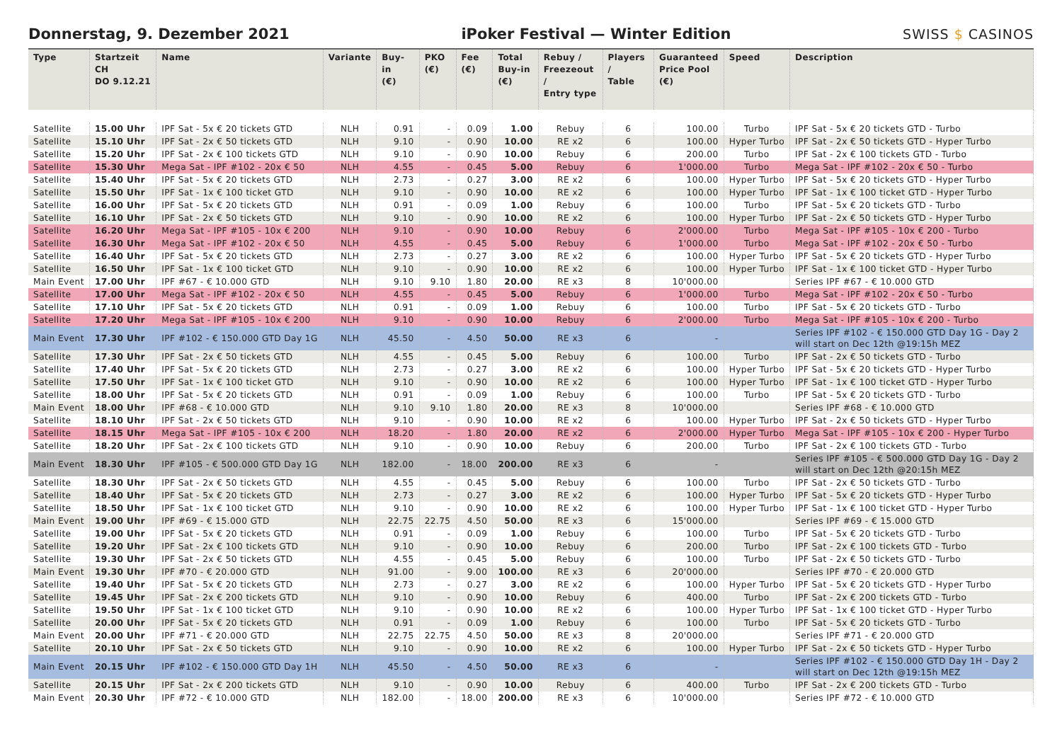Donnerstag, 9. Dezember 2021
iPoker Festival — Winter Edition
SWISS $ CASINOS
| Type | Startzeit CH DO 9.12.21 | Name | Variante | Buy-in (€) | PKO (€) | Fee (€) | Total Buy-in (€) | Rebuy / Freezeout / Entry type | Players / Table | Guaranteed Price Pool (€) | Speed | Description |
| --- | --- | --- | --- | --- | --- | --- | --- | --- | --- | --- | --- | --- |
| Satellite | 15.00 Uhr | IPF Sat - 5x € 20 tickets GTD | NLH | 0.91 | - | 0.09 | 1.00 | Rebuy | 6 | 100.00 | Turbo | IPF Sat - 5x € 20 tickets GTD - Turbo |
| Satellite | 15.10 Uhr | IPF Sat - 2x € 50 tickets GTD | NLH | 9.10 | - | 0.90 | 10.00 | RE x2 | 6 | 100.00 | Hyper Turbo | IPF Sat - 2x € 50 tickets GTD - Hyper Turbo |
| Satellite | 15.20 Uhr | IPF Sat - 2x € 100 tickets GTD | NLH | 9.10 | - | 0.90 | 10.00 | Rebuy | 6 | 200.00 | Turbo | IPF Sat - 2x € 100 tickets GTD - Turbo |
| Satellite | 15.30 Uhr | Mega Sat - IPF #102 - 20x € 50 | NLH | 4.55 | - | 0.45 | 5.00 | Rebuy | 6 | 1'000.00 | Turbo | Mega Sat - IPF #102 - 20x € 50 - Turbo |
| Satellite | 15.40 Uhr | IPF Sat - 5x € 20 tickets GTD | NLH | 2.73 | - | 0.27 | 3.00 | RE x2 | 6 | 100.00 | Hyper Turbo | IPF Sat - 5x € 20 tickets GTD - Hyper Turbo |
| Satellite | 15.50 Uhr | IPF Sat - 1x € 100 ticket GTD | NLH | 9.10 | - | 0.90 | 10.00 | RE x2 | 6 | 100.00 | Hyper Turbo | IPF Sat - 1x € 100 ticket GTD - Hyper Turbo |
| Satellite | 16.00 Uhr | IPF Sat - 5x € 20 tickets GTD | NLH | 0.91 | - | 0.09 | 1.00 | Rebuy | 6 | 100.00 | Turbo | IPF Sat - 5x € 20 tickets GTD - Turbo |
| Satellite | 16.10 Uhr | IPF Sat - 2x € 50 tickets GTD | NLH | 9.10 | - | 0.90 | 10.00 | RE x2 | 6 | 100.00 | Hyper Turbo | IPF Sat - 2x € 50 tickets GTD - Hyper Turbo |
| Satellite | 16.20 Uhr | Mega Sat - IPF #105 - 10x € 200 | NLH | 9.10 | - | 0.90 | 10.00 | Rebuy | 6 | 2'000.00 | Turbo | Mega Sat - IPF #105 - 10x € 200 - Turbo |
| Satellite | 16.30 Uhr | Mega Sat - IPF #102 - 20x € 50 | NLH | 4.55 | - | 0.45 | 5.00 | Rebuy | 6 | 1'000.00 | Turbo | Mega Sat - IPF #102 - 20x € 50 - Turbo |
| Satellite | 16.40 Uhr | IPF Sat - 5x € 20 tickets GTD | NLH | 2.73 | - | 0.27 | 3.00 | RE x2 | 6 | 100.00 | Hyper Turbo | IPF Sat - 5x € 20 tickets GTD - Hyper Turbo |
| Satellite | 16.50 Uhr | IPF Sat - 1x € 100 ticket GTD | NLH | 9.10 | - | 0.90 | 10.00 | RE x2 | 6 | 100.00 | Hyper Turbo | IPF Sat - 1x € 100 ticket GTD - Hyper Turbo |
| Main Event | 17.00 Uhr | IPF #67 - € 10.000 GTD | NLH | 9.10 | 9.10 | 1.80 | 20.00 | RE x3 | 8 | 10'000.00 | | Series IPF #67 - € 10.000 GTD |
| Satellite | 17.00 Uhr | Mega Sat - IPF #102 - 20x € 50 | NLH | 4.55 | - | 0.45 | 5.00 | Rebuy | 6 | 1'000.00 | Turbo | Mega Sat - IPF #102 - 20x € 50 - Turbo |
| Satellite | 17.10 Uhr | IPF Sat - 5x € 20 tickets GTD | NLH | 0.91 | - | 0.09 | 1.00 | Rebuy | 6 | 100.00 | Turbo | IPF Sat - 5x € 20 tickets GTD - Turbo |
| Satellite | 17.20 Uhr | Mega Sat - IPF #105 - 10x € 200 | NLH | 9.10 | - | 0.90 | 10.00 | Rebuy | 6 | 2'000.00 | Turbo | Mega Sat - IPF #105 - 10x € 200 - Turbo |
| Main Event | 17.30 Uhr | IPF #102 - € 150.000 GTD Day 1G | NLH | 45.50 | - | 4.50 | 50.00 | RE x3 | 6 | - | | Series IPF #102 - € 150.000 GTD Day 1G - Day 2 will start on Dec 12th @19:15h MEZ |
| Satellite | 17.30 Uhr | IPF Sat - 2x € 50 tickets GTD | NLH | 4.55 | - | 0.45 | 5.00 | Rebuy | 6 | 100.00 | Turbo | IPF Sat - 2x € 50 tickets GTD - Turbo |
| Satellite | 17.40 Uhr | IPF Sat - 5x € 20 tickets GTD | NLH | 2.73 | - | 0.27 | 3.00 | RE x2 | 6 | 100.00 | Hyper Turbo | IPF Sat - 5x € 20 tickets GTD - Hyper Turbo |
| Satellite | 17.50 Uhr | IPF Sat - 1x € 100 ticket GTD | NLH | 9.10 | - | 0.90 | 10.00 | RE x2 | 6 | 100.00 | Hyper Turbo | IPF Sat - 1x € 100 ticket GTD - Hyper Turbo |
| Satellite | 18.00 Uhr | IPF Sat - 5x € 20 tickets GTD | NLH | 0.91 | - | 0.09 | 1.00 | Rebuy | 6 | 100.00 | Turbo | IPF Sat - 5x € 20 tickets GTD - Turbo |
| Main Event | 18.00 Uhr | IPF #68 - € 10.000 GTD | NLH | 9.10 | 9.10 | 1.80 | 20.00 | RE x3 | 8 | 10'000.00 | | Series IPF #68 - € 10.000 GTD |
| Satellite | 18.10 Uhr | IPF Sat - 2x € 50 tickets GTD | NLH | 9.10 | - | 0.90 | 10.00 | RE x2 | 6 | 100.00 | Hyper Turbo | IPF Sat - 2x € 50 tickets GTD - Hyper Turbo |
| Satellite | 18.15 Uhr | Mega Sat - IPF #105 - 10x € 200 | NLH | 18.20 | - | 1.80 | 20.00 | RE x2 | 6 | 2'000.00 | Hyper Turbo | Mega Sat - IPF #105 - 10x € 200 - Hyper Turbo |
| Satellite | 18.20 Uhr | IPF Sat - 2x € 100 tickets GTD | NLH | 9.10 | - | 0.90 | 10.00 | Rebuy | 6 | 200.00 | Turbo | IPF Sat - 2x € 100 tickets GTD - Turbo |
| Main Event | 18.30 Uhr | IPF #105 - € 500.000 GTD Day 1G | NLH | 182.00 | - | 18.00 | 200.00 | RE x3 | 6 | - | | Series IPF #105 - € 500.000 GTD Day 1G - Day 2 will start on Dec 12th @20:15h MEZ |
| Satellite | 18.30 Uhr | IPF Sat - 2x € 50 tickets GTD | NLH | 4.55 | - | 0.45 | 5.00 | Rebuy | 6 | 100.00 | Turbo | IPF Sat - 2x € 50 tickets GTD - Turbo |
| Satellite | 18.40 Uhr | IPF Sat - 5x € 20 tickets GTD | NLH | 2.73 | - | 0.27 | 3.00 | RE x2 | 6 | 100.00 | Hyper Turbo | IPF Sat - 5x € 20 tickets GTD - Hyper Turbo |
| Satellite | 18.50 Uhr | IPF Sat - 1x € 100 ticket GTD | NLH | 9.10 | - | 0.90 | 10.00 | RE x2 | 6 | 100.00 | Hyper Turbo | IPF Sat - 1x € 100 ticket GTD - Hyper Turbo |
| Main Event | 19.00 Uhr | IPF #69 - € 15.000 GTD | NLH | 22.75 | 22.75 | 4.50 | 50.00 | RE x3 | 6 | 15'000.00 | | Series IPF #69 - € 15.000 GTD |
| Satellite | 19.00 Uhr | IPF Sat - 5x € 20 tickets GTD | NLH | 0.91 | - | 0.09 | 1.00 | Rebuy | 6 | 100.00 | Turbo | IPF Sat - 5x € 20 tickets GTD - Turbo |
| Satellite | 19.20 Uhr | IPF Sat - 2x € 100 tickets GTD | NLH | 9.10 | - | 0.90 | 10.00 | Rebuy | 6 | 200.00 | Turbo | IPF Sat - 2x € 100 tickets GTD - Turbo |
| Satellite | 19.30 Uhr | IPF Sat - 2x € 50 tickets GTD | NLH | 4.55 | - | 0.45 | 5.00 | Rebuy | 6 | 100.00 | Turbo | IPF Sat - 2x € 50 tickets GTD - Turbo |
| Main Event | 19.30 Uhr | IPF #70 - € 20.000 GTD | NLH | 91.00 | - | 9.00 | 100.00 | RE x3 | 6 | 20'000.00 | | Series IPF #70 - € 20.000 GTD |
| Satellite | 19.40 Uhr | IPF Sat - 5x € 20 tickets GTD | NLH | 2.73 | - | 0.27 | 3.00 | RE x2 | 6 | 100.00 | Hyper Turbo | IPF Sat - 5x € 20 tickets GTD - Hyper Turbo |
| Satellite | 19.45 Uhr | IPF Sat - 2x € 200 tickets GTD | NLH | 9.10 | - | 0.90 | 10.00 | Rebuy | 6 | 400.00 | Turbo | IPF Sat - 2x € 200 tickets GTD - Turbo |
| Satellite | 19.50 Uhr | IPF Sat - 1x € 100 ticket GTD | NLH | 9.10 | - | 0.90 | 10.00 | RE x2 | 6 | 100.00 | Hyper Turbo | IPF Sat - 1x € 100 ticket GTD - Hyper Turbo |
| Satellite | 20.00 Uhr | IPF Sat - 5x € 20 tickets GTD | NLH | 0.91 | - | 0.09 | 1.00 | Rebuy | 6 | 100.00 | Turbo | IPF Sat - 5x € 20 tickets GTD - Turbo |
| Main Event | 20.00 Uhr | IPF #71 - € 20.000 GTD | NLH | 22.75 | 22.75 | 4.50 | 50.00 | RE x3 | 8 | 20'000.00 | | Series IPF #71 - € 20.000 GTD |
| Satellite | 20.10 Uhr | IPF Sat - 2x € 50 tickets GTD | NLH | 9.10 | - | 0.90 | 10.00 | RE x2 | 6 | 100.00 | Hyper Turbo | IPF Sat - 2x € 50 tickets GTD - Hyper Turbo |
| Main Event | 20.15 Uhr | IPF #102 - € 150.000 GTD Day 1H | NLH | 45.50 | - | 4.50 | 50.00 | RE x3 | 6 | - | | Series IPF #102 - € 150.000 GTD Day 1H - Day 2 will start on Dec 12th @19:15h MEZ |
| Satellite | 20.15 Uhr | IPF Sat - 2x € 200 tickets GTD | NLH | 9.10 | - | 0.90 | 10.00 | Rebuy | 6 | 400.00 | Turbo | IPF Sat - 2x € 200 tickets GTD - Turbo |
| Main Event | 20.30 Uhr | IPF #72 - € 10.000 GTD | NLH | 182.00 | - | 18.00 | 200.00 | RE x3 | 6 | 10'000.00 | | Series IPF #72 - € 10.000 GTD |